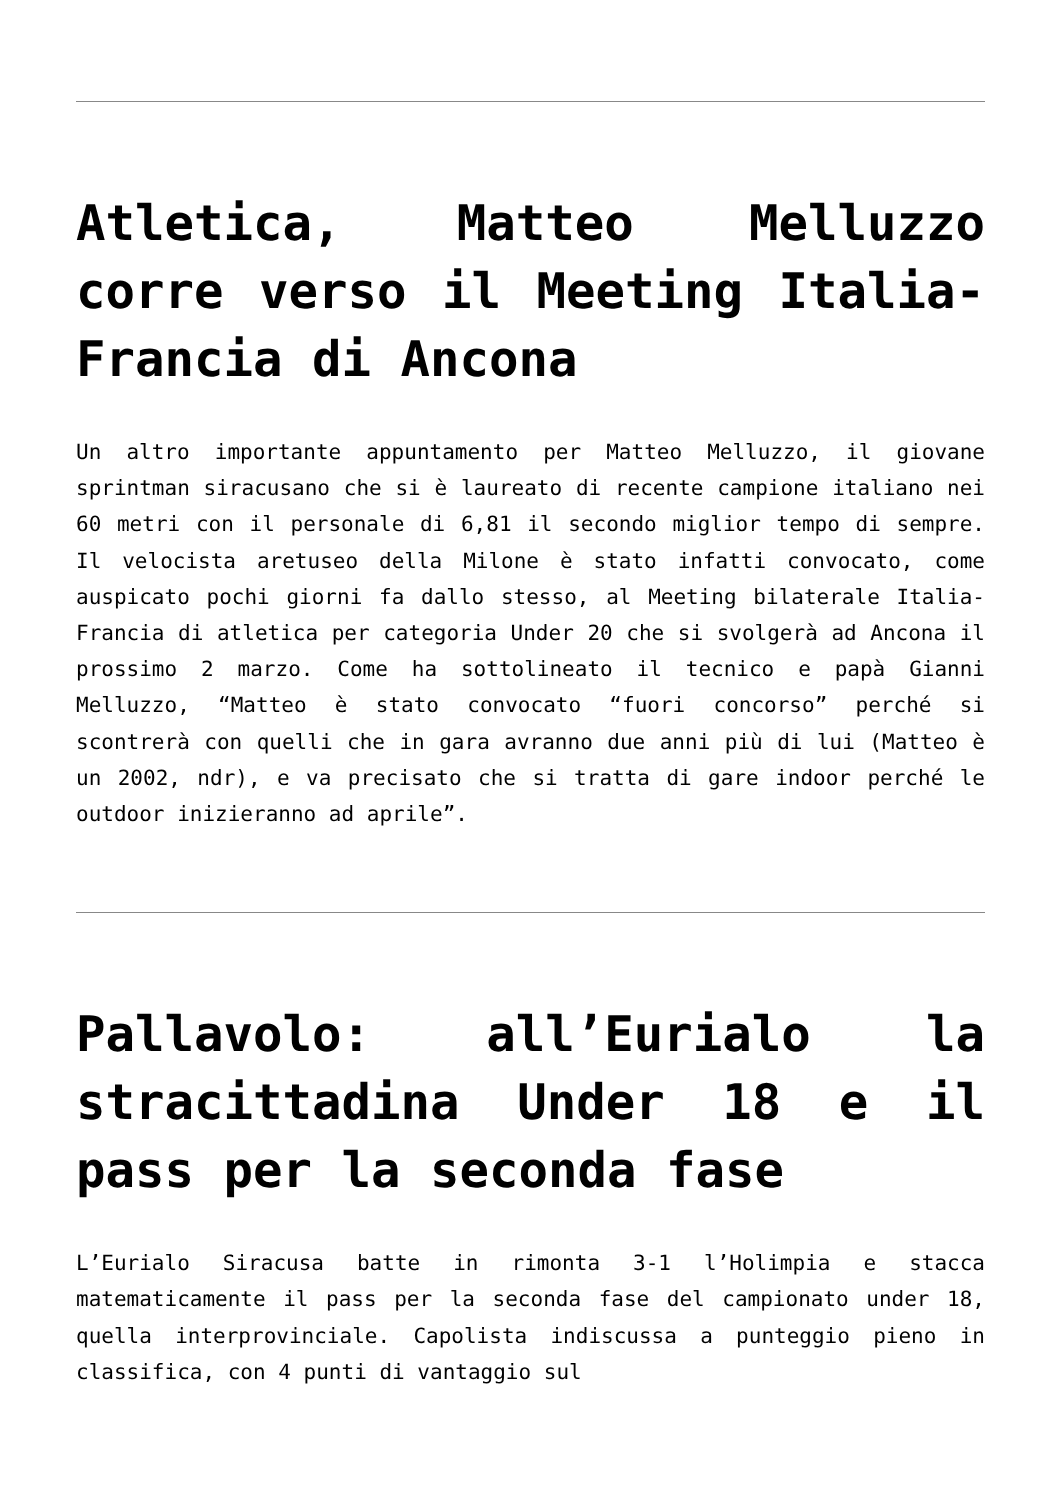Atletica, Matteo Melluzzo corre verso il Meeting Italia-Francia di Ancona
Un altro importante appuntamento per Matteo Melluzzo, il giovane sprintman siracusano che si è laureato di recente campione italiano nei 60 metri con il personale di 6,81 il secondo miglior tempo di sempre. Il velocista aretuseo della Milone è stato infatti convocato, come auspicato pochi giorni fa dallo stesso, al Meeting bilaterale Italia-Francia di atletica per categoria Under 20 che si svolgerà ad Ancona il prossimo 2 marzo. Come ha sottolineato il tecnico e papà Gianni Melluzzo, “Matteo è stato convocato “fuori concorso” perché si scontrerà con quelli che in gara avranno due anni più di lui (Matteo è un 2002, ndr), e va precisato che si tratta di gare indoor perché le outdoor inizieranno ad aprile”.
Pallavolo: all’Eurialo la stracittadina Under 18 e il pass per la seconda fase
L’Eurialo Siracusa batte in rimonta 3-1 l’Holimpia e stacca matematicamente il pass per la seconda fase del campionato under 18, quella interprovinciale. Capolista indiscussa a punteggio pieno in classifica, con 4 punti di vantaggio sul